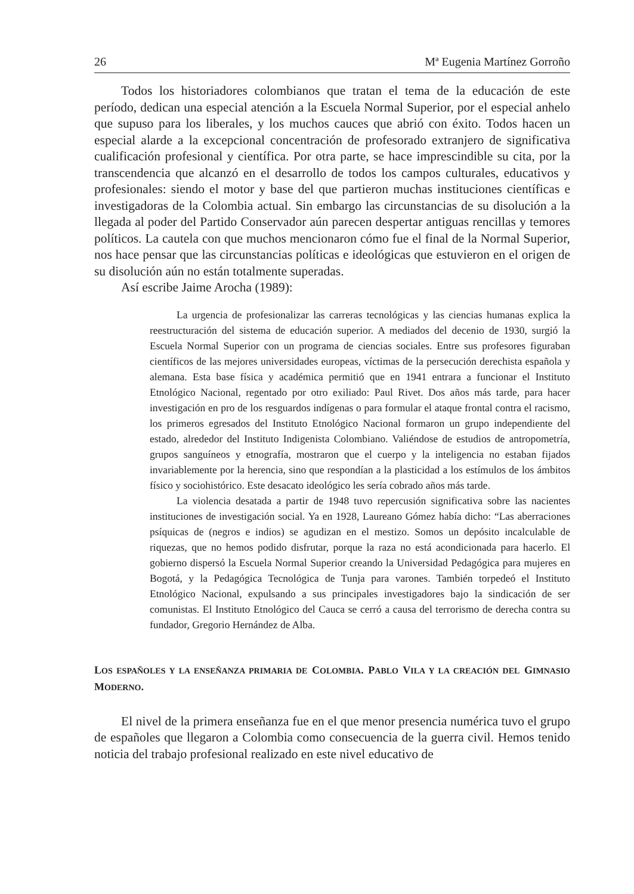26 Mª Eugenia Martínez Gorroño
Todos los historiadores colombianos que tratan el tema de la educación de este período, dedican una especial atención a la Escuela Normal Superior, por el especial anhelo que supuso para los liberales, y los muchos cauces que abrió con éxito. Todos hacen un especial alarde a la excepcional concentración de profesorado extranjero de significativa cualificación profesional y científica. Por otra parte, se hace imprescindible su cita, por la transcendencia que alcanzó en el desarrollo de todos los campos culturales, educativos y profesionales: siendo el motor y base del que partieron muchas instituciones científicas e investigadoras de la Colombia actual. Sin embargo las circunstancias de su disolución a la llegada al poder del Partido Conservador aún parecen despertar antiguas rencillas y temores políticos. La cautela con que muchos mencionaron cómo fue el final de la Normal Superior, nos hace pensar que las circunstancias políticas e ideológicas que estuvieron en el origen de su disolución aún no están totalmente superadas.
Así escribe Jaime Arocha (1989):
La urgencia de profesionalizar las carreras tecnológicas y las ciencias humanas explica la reestructuración del sistema de educación superior. A mediados del decenio de 1930, surgió la Escuela Normal Superior con un programa de ciencias sociales. Entre sus profesores figuraban científicos de las mejores universidades europeas, víctimas de la persecución derechista española y alemana. Esta base física y académica permitió que en 1941 entrara a funcionar el Instituto Etnológico Nacional, regentado por otro exiliado: Paul Rivet. Dos años más tarde, para hacer investigación en pro de los resguardos indígenas o para formular el ataque frontal contra el racismo, los primeros egresados del Instituto Etnológico Nacional formaron un grupo independiente del estado, alrededor del Instituto Indigenista Colombiano. Valiéndose de estudios de antropometría, grupos sanguíneos y etnografía, mostraron que el cuerpo y la inteligencia no estaban fijados invariablemente por la herencia, sino que respondían a la plasticidad a los estímulos de los ámbitos físico y sociohistórico. Este desacato ideológico les sería cobrado años más tarde.
La violencia desatada a partir de 1948 tuvo repercusión significativa sobre las nacientes instituciones de investigación social. Ya en 1928, Laureano Gómez había dicho: “Las aberraciones psíquicas de (negros e indios) se agudizan en el mestizo. Somos un depósito incalculable de riquezas, que no hemos podido disfrutar, porque la raza no está acondicionada para hacerlo. El gobierno dispersó la Escuela Normal Superior creando la Universidad Pedagógica para mujeres en Bogotá, y la Pedagógica Tecnológica de Tunja para varones. También torpedeó el Instituto Etnológico Nacional, expulsando a sus principales investigadores bajo la sindicación de ser comunistas. El Instituto Etnológico del Cauca se cerró a causa del terrorismo de derecha contra su fundador, Gregorio Hernández de Alba.
LOS ESPAÑOLES Y LA ENSEÑANZA PRIMARIA DE COLOMBIA. PABLO VILA Y LA CREACIÓN DEL GIMNASIO MODERNO.
El nivel de la primera enseñanza fue en el que menor presencia numérica tuvo el grupo de españoles que llegaron a Colombia como consecuencia de la guerra civil. Hemos tenido noticia del trabajo profesional realizado en este nivel educativo de